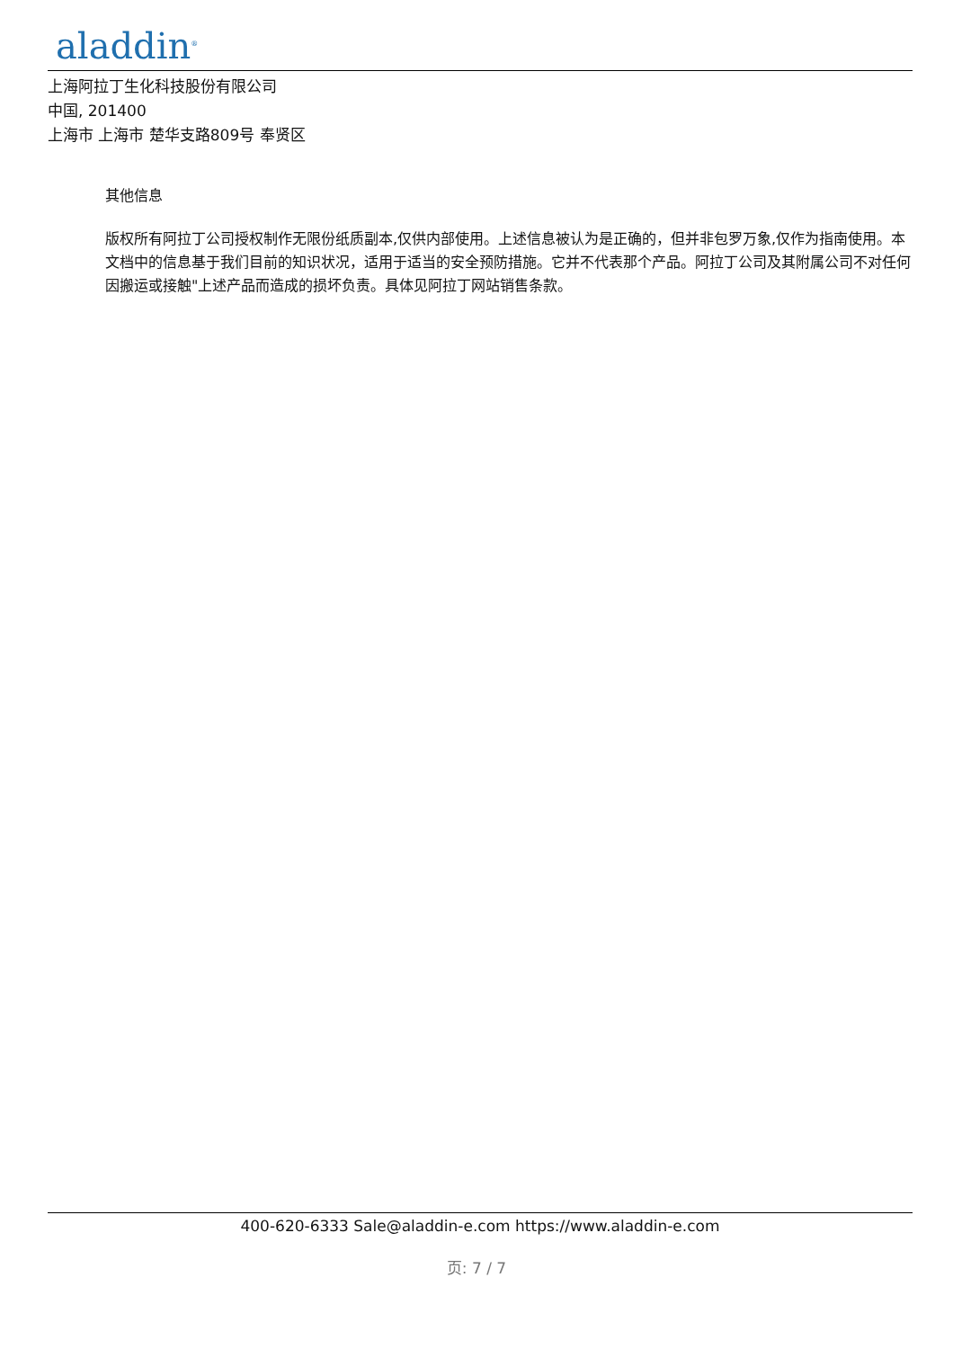aladdin<sup>®</sup>
上海阿拉丁生化科技股份有限公司
中国, 201400
上海市 上海市 楚华支路809号 奉贤区
其他信息
版权所有阿拉丁公司授权制作无限份纸质副本,仅供内部使用。上述信息被认为是正确的，但并非包罗万象,仅作为指南使用。本文档中的信息基于我们目前的知识状况，适用于适当的安全预防措施。它并不代表那个产品。阿拉丁公司及其附属公司不对任何因搬运或接触"上述产品而造成的损坏负责。具体见阿拉丁网站销售条款。
400-620-6333 Sale@aladdin-e.com https://www.aladdin-e.com
页: 7 / 7